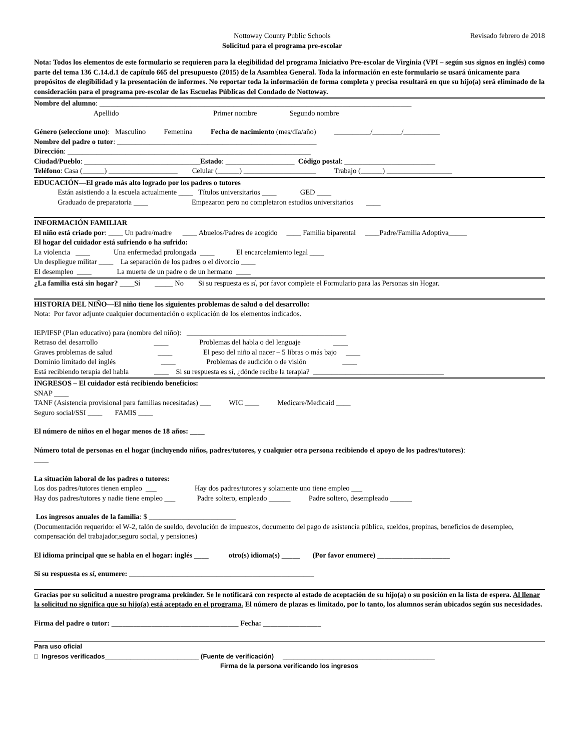Nottoway County Public Schools
Solicitud para el programa pre-escolar
Revisado febrero de 2018
Nota: Todos los elementos de este formulario se requieren para la elegibilidad del programa Iniciativo Pre-escolar de Virginia (VPI – según sus signos en inglés) como parte del tema 136 C.14.d.1 de capítulo 665 del presupuesto (2015) de la Asamblea General. Toda la información en este formulario se usará únicamente para propósitos de elegibilidad y la presentación de informes. No reportar toda la información de forma completa y precisa resultará en que su hijo(a) será eliminado de la consideración para el programa pre-escolar de las Escuelas Públicas del Condado de Nottoway.
Nombre del alumno: ______________________________________________________________________________________
Apellido Primer nombre Segundo nombre
Género (seleccione uno): Masculino Femenina Fecha de nacimiento (mes/día/año) __________/________/__________
Nombre del padre o tutor: _______________________________________________________
Dirección: ___________________________________________________________________
Ciudad/Pueblo: ________________________________Estado: ___________________ Código postal: _________________________
Teléfono: Casa (______) ___________________ Celular (______) ____________________ Trabajo (______) __________________
EDUCACIÓN—El grado más alto logrado por los padres o tutores
Están asistiendo a la escuela actualmente ____ Títulos universitarios ____ GED ____
Graduado de preparatoria ____ Empezaron pero no completaron estudios universitarios ____
INFORMACIÓN FAMILIAR
El niño está criado por: ____ Un padre/madre ____ Abuelos/Padres de acogido ____ Familia biparental ____Padre/Familia Adoptiva_____
El hogar del cuidador está sufriendo o ha sufrido:
La violencia ____ Una enfermedad prolongada ____ El encarcelamiento legal ____
Un despliegue militar ____ La separación de los padres o el divorcio ____
El desempleo ____ La muerte de un padre o de un hermano ____
¿La familia está sin hogar? ____Sí _____ No Si su respuesta es sí, por favor complete el Formulario para las Personas sin Hogar.
HISTORIA DEL NIÑO—El niño tiene los siguientes problemas de salud o del desarrollo:
Nota: Por favor adjunte cualquier documentación o explicación de los elementos indicados.
IEP/IFSP (Plan educativo) para (nombre del niño): ____________________________________________
Retraso del desarrollo ____ Problemas del habla o del lenguaje ____
Graves problemas de salud ____ El peso del niño al nacer – 5 libras o más bajo ____
Dominio limitado del inglés ____ Problemas de audición o de visión ____
Está recibiendo terapia del habla ____ Si su respuesta es sí, ¿dónde recibe la terapia? ____________________________________
INGRESOS – El cuidador está recibiendo beneficios:
SNAP ____
TANF (Asistencia provisional para familias necesitadas) ___ WIC ____ Medicare/Medicaid ____
Seguro social/SSI ____ FAMIS ____
El número de niños en el hogar menos de 18 años: ____
Número total de personas en el hogar (incluyendo niños, padres/tutores, y cualquier otra persona recibiendo el apoyo de los padres/tutores):
____
La situación laboral de los padres o tutores:
Los dos padres/tutores tienen empleo ___ Hay dos padres/tutores y solamente uno tiene empleo ___
Hay dos padres/tutores y nadie tiene empleo ___ Padre soltero, empleado ______ Padre soltero, desempleado ______
Los ingresos anuales de la familia: $ ________________________
(Documentación requerido: el W-2, talón de sueldo, devolución de impuestos, documento del pago de asistencia pública, sueldos, propinas, beneficios de desempleo, compensación del trabajador,seguro social, y pensiones)
El idioma principal que se habla en el hogar: inglés ____ otro(s) idioma(s) _____ (Por favor enumere) ____________________
Si su respuesta es sí, enumere: ___________________________________________________
Gracias por su solicitud a nuestro programa prekínder. Se le notificará con respecto al estado de aceptación de su hijo(a) o su posición en la lista de espera. Al llenar la solicitud no significa que su hijo(a) está aceptado en el programa. El número de plazas es limitado, por lo tanto, los alumnos serán ubicados según sus necesidades.
Firma del padre o tutor: ___________________________________ Fecha: ________________
Para uso oficial
□ Ingresos verificados__________________________ (Fuente de verificación) __________________________________________
Firma de la persona verificando los ingresos